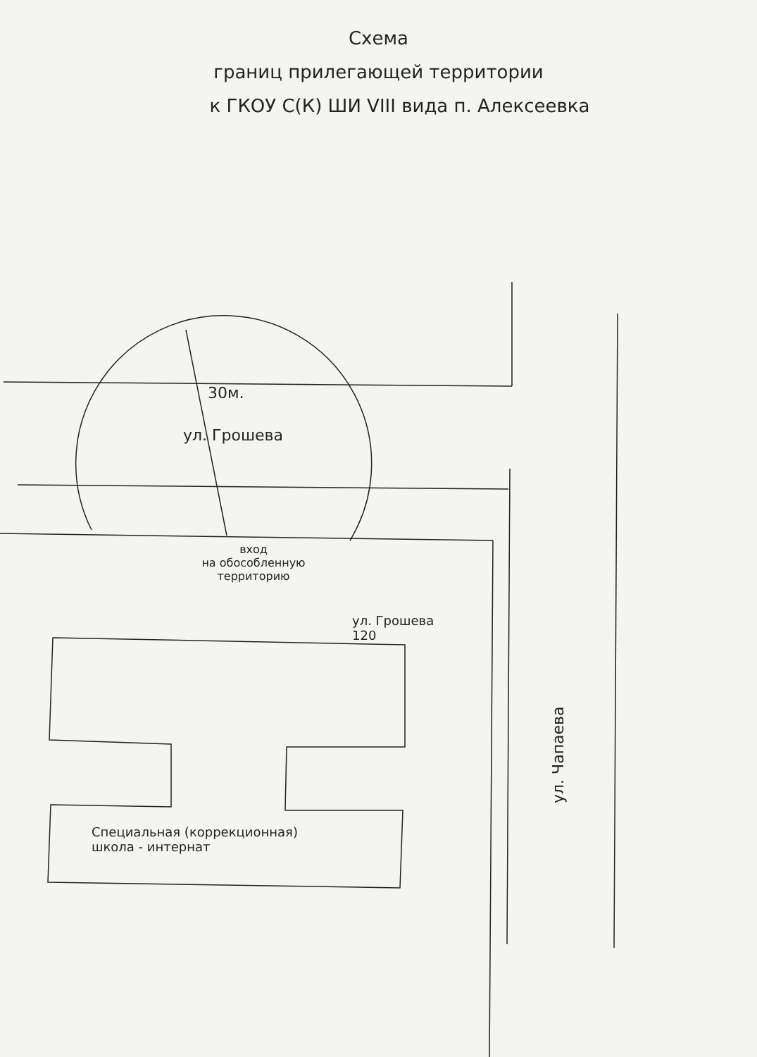Схема
границ прилегающей территории
к ГКОУ С(К) ШИ VIII вида п. Алексеевка
30м.
ул. Грошева
вход
на обособленную
территорию
ул. Грошева
120
ул. Чапаева
Специальная (коррекционная)
школа - интернат